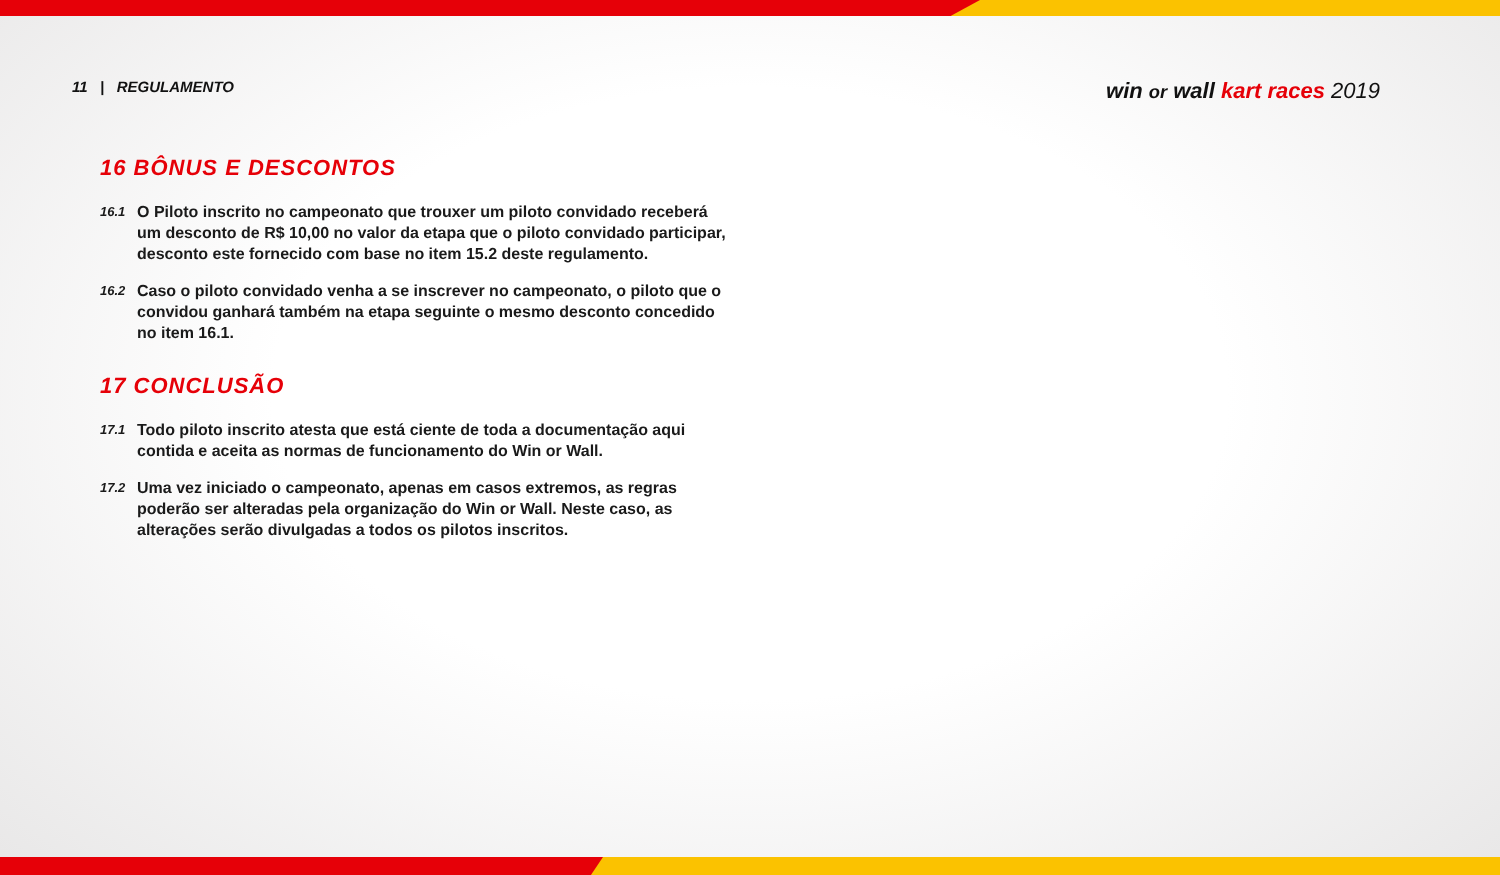11 | REGULAMENTO win or wall kart races 2019
16 BÔNUS E DESCONTOS
16.1 O Piloto inscrito no campeonato que trouxer um piloto convidado receberá um desconto de R$ 10,00 no valor da etapa que o piloto convidado participar, desconto este fornecido com base no item 15.2 deste regulamento.
16.2 Caso o piloto convidado venha a se inscrever no campeonato, o piloto que o convidou ganhará também na etapa seguinte o mesmo desconto concedido no item 16.1.
17 CONCLUSÃO
17.1 Todo piloto inscrito atesta que está ciente de toda a documentação aqui contida e aceita as normas de funcionamento do Win or Wall.
17.2 Uma vez iniciado o campeonato, apenas em casos extremos, as regras poderão ser alteradas pela organização do Win or Wall. Neste caso, as alterações serão divulgadas a todos os pilotos inscritos.